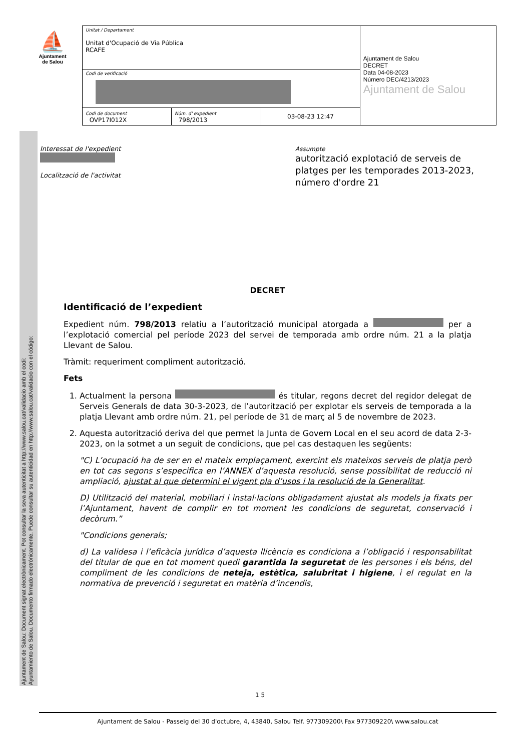⛵
Ajuntament
de Salou
| Unitat / Departament Unitat d'Ocupació de Via Pública RCAFE | | | Ajuntament de Salou DECRET Data 04-08-2023 Número DEC/4213/2023 Ajuntament de Salou |
| Codi de verificació | | | |
| Codi de document OVP17I012X | Núm. d' expedient 798/2013 | 03-08-23 12:47 | |
Interessat de l'expedient
Localització de l'activitat
Assumpte
autorització explotació de serveis de platges per les temporades 2013-2023, número d'ordre 21
DECRET
Identificació de l’expedient
Expedient núm. 798/2013 relatiu a l’autorització municipal atorgada a per a l’explotació comercial pel període 2023 del servei de temporada amb ordre núm. 21 a la platja Llevant de Salou.
Tràmit: requeriment compliment autorització.
Fets
1. Actualment la persona és titular, regons decret del regidor delegat de Serveis Generals de data 30-3-2023, de l’autorització per explotar els serveis de temporada a la platja Llevant amb ordre núm. 21, pel període de 31 de març al 5 de novembre de 2023.
2. Aquesta autorització deriva del que permet la Junta de Govern Local en el seu acord de data 2-3-2023, on la sotmet a un seguit de condicions, que pel cas destaquen les següents:
"C) L’ocupació ha de ser en el mateix emplaçament, exercint els mateixos serveis de platja però en tot cas segons s’especifica en l’ANNEX d’aquesta resolució, sense possibilitat de reducció ni ampliació, ajustat al que determini el vigent pla d’usos i la resolució de la Generalitat.
D) Utilització del material, mobiliari i instal·lacions obligadament ajustat als models ja fixats per l’Ajuntament, havent de complir en tot moment les condicions de seguretat, conservació i decòrum.”
"Condicions generals;
d) La validesa i l’eficàcia jurídica d’aquesta llicència es condiciona a l’obligació i responsabilitat del titular de que en tot moment quedi garantida la seguretat de les persones i els béns, del compliment de les condicions de neteja, estètica, salubritat i higiene, i el regulat en la normativa de prevenció i seguretat en matèria d’incendis,
Ajuntament de Salou: Document signat electrònicament. Pot consultar la seva autenticitat a http://www.salou.cat/validacio amb el codi:
Ayuntamiento de Salou. Documento firmado electrónicamente. Puede consultar su autenticidad en http://www.salou.cat/validacio con el código:
1 5
Ajuntament de Salou - Passeig del 30 d'octubre, 4, 43840, Salou Telf. 977309200\ Fax 977309220\ www.salou.cat